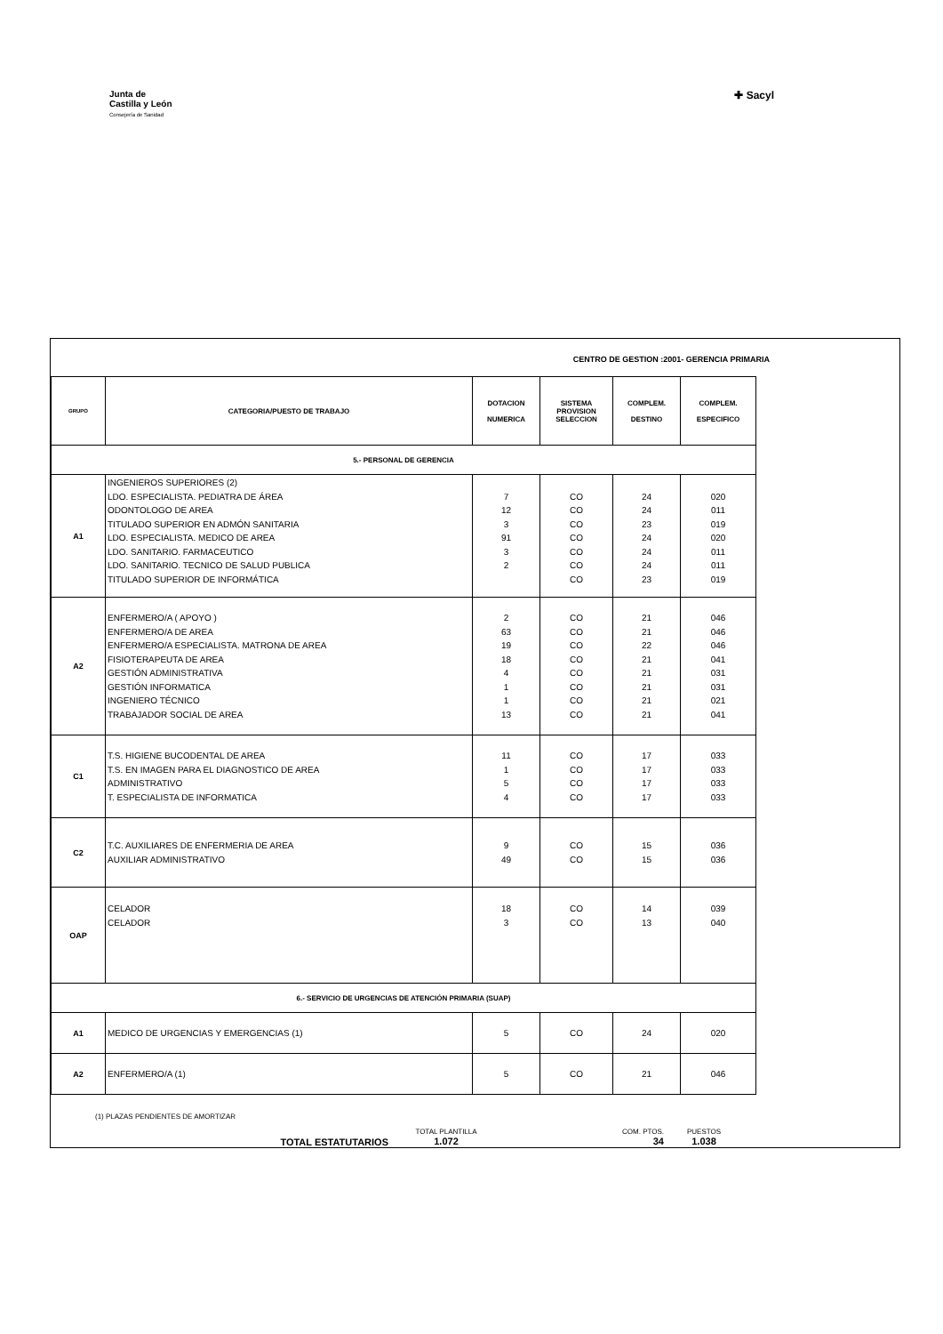Junta de
Castilla y León
Consejería de Sanidad
✚ Sacyl
CENTRO DE GESTION :2001- GERENCIA PRIMARIA
| GRUPO | CATEGORIA/PUESTO DE TRABAJO | DOTACION NUMERICA | SISTEMA PROVISION SELECCION | COMPLEM. DESTINO | COMPLEM. ESPECIFICO |
| --- | --- | --- | --- | --- | --- |
| 5.- PERSONAL DE GERENCIA | | | | | |
| A1 | INGENIEROS SUPERIORES (2) LDO. ESPECIALISTA. PEDIATRA DE ÁREA ODONTOLOGO DE AREA TITULADO SUPERIOR EN ADMÓN SANITARIA LDO. ESPECIALISTA. MEDICO DE AREA LDO. SANITARIO. FARMACEUTICO LDO. SANITARIO. TECNICO DE SALUD PUBLICA TITULADO SUPERIOR DE INFORMÁTICA | 7 12 3 91 3 2 | CO CO CO CO CO CO CO | 24 24 23 24 24 24 23 | 020 011 019 020 011 011 019 |
| A2 | ENFERMERO/A ( APOYO ) ENFERMERO/A DE AREA ENFERMERO/A ESPECIALISTA. MATRONA DE AREA FISIOTERAPEUTA DE AREA GESTIÓN ADMINISTRATIVA GESTIÓN INFORMATICA INGENIERO TÉCNICO TRABAJADOR SOCIAL DE AREA | 2 63 19 18 4 1 1 13 | CO CO CO CO CO CO CO CO | 21 21 22 21 21 21 21 21 | 046 046 046 041 031 031 021 041 |
| C1 | T.S. HIGIENE BUCODENTAL DE AREA T.S. EN IMAGEN PARA EL DIAGNOSTICO DE AREA ADMINISTRATIVO T. ESPECIALISTA DE INFORMATICA | 11 1 5 4 | CO CO CO CO | 17 17 17 17 | 033 033 033 033 |
| C2 | T.C. AUXILIARES DE ENFERMERIA DE AREA AUXILIAR ADMINISTRATIVO | 9 49 | CO CO | 15 15 | 036 036 |
| OAP | CELADOR CELADOR | 18 3 | CO CO | 14 13 | 039 040 |
| 6.- SERVICIO DE URGENCIAS DE ATENCIÓN PRIMARIA (SUAP) | | | | | |
| A1 | MEDICO DE URGENCIAS Y EMERGENCIAS (1) | 5 | CO | 24 | 020 |
| A2 | ENFERMERO/A (1) | 5 | CO | 21 | 046 |
(1) PLAZAS PENDIENTES DE AMORTIZAR
TOTAL ESTATUTARIOS
TOTAL PLANTILLA
1.072
COM. PTOS.
34
PUESTOS
1.038